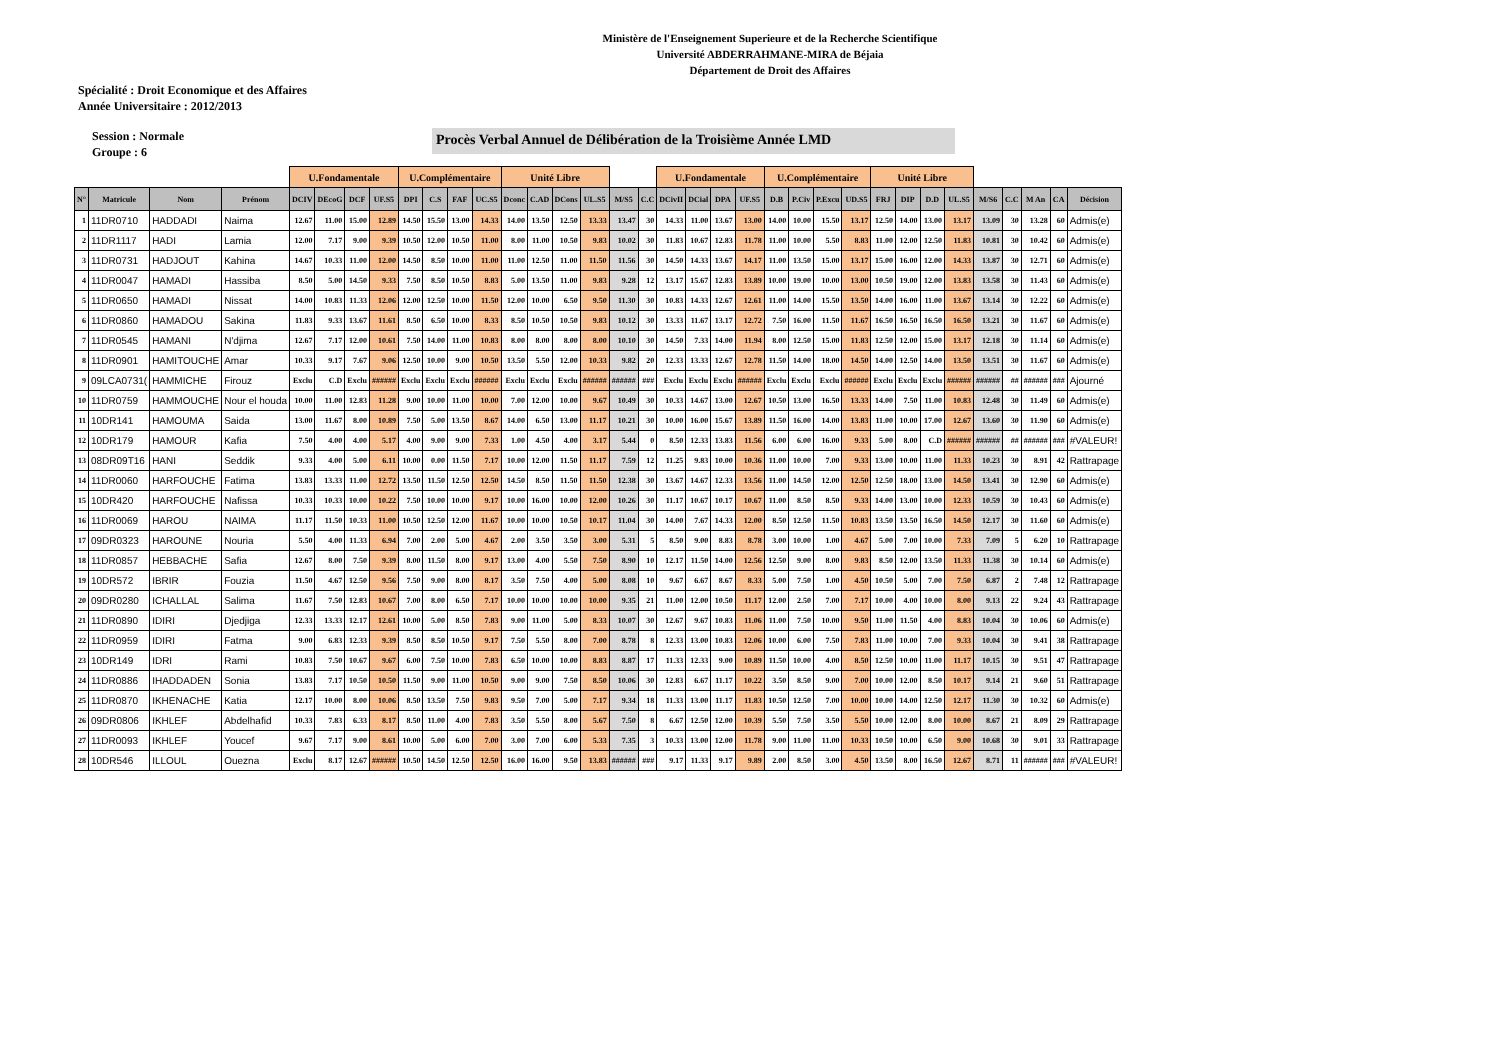Ministère de l'Enseignement Superieure et de la Recherche Scientifique
Université ABDERRAHMANE-MIRA de Béjaia
Département de Droit des Affaires
Spécialité : Droit Economique et des Affaires
Année Universitaire : 2012/2013
Session : Normale
Groupe : 6
Procès Verbal Annuel de Délibération de la Troisième Année LMD
| | | | | U.Fondamentale | | | | U.Complémentaire | | | | Unité Libre | | | | | | U.Fondamentale | | | | U.Complémentaire | | | | Unité Libre | | | | | | | | |
| N° | Matricule | Nom | Prénom | DCIV | DEcoG | DCF | UF.S5 | DPI | C.S | FAF | UC.S5 | Dconc | C.AD | DCons | UL.S5 | M/S5 | C.C | DCivII | DCial | DPA | UF.S5 | D.B | P.Civ | P.Excu | UD.S5 | FRJ | DIP | D.D | UL.S5 | M/S6 | C.C | M An | CA | Décision |
| 1 | 11DR0710 | HADDADI | Naima | 12.67 | 11.00 | 15.00 | 12.89 | 14.50 | 15.50 | 13.00 | 14.33 | 14.00 | 13.50 | 12.50 | 13.33 | 13.47 | 30 | 14.33 | 11.00 | 13.67 | 13.00 | 14.00 | 10.00 | 15.50 | 13.17 | 12.50 | 14.00 | 13.00 | 13.17 | 13.09 | 30 | 13.28 | 60 | Admis(e) |
| 2 | 11DR1117 | HADI | Lamia | 12.00 | 7.17 | 9.00 | 9.39 | 10.50 | 12.00 | 10.50 | 11.00 | 8.00 | 11.00 | 10.50 | 9.83 | 10.02 | 30 | 11.83 | 10.67 | 12.83 | 11.78 | 11.00 | 10.00 | 5.50 | 8.83 | 11.00 | 12.00 | 12.50 | 11.83 | 10.81 | 30 | 10.42 | 60 | Admis(e) |
| 3 | 11DR0731 | HADJOUT | Kahina | 14.67 | 10.33 | 11.00 | 12.00 | 14.50 | 8.50 | 10.00 | 11.00 | 11.00 | 12.50 | 11.00 | 11.50 | 11.56 | 30 | 14.50 | 14.33 | 13.67 | 14.17 | 11.00 | 13.50 | 15.00 | 13.17 | 15.00 | 16.00 | 12.00 | 14.33 | 13.87 | 30 | 12.71 | 60 | Admis(e) |
| 4 | 11DR0047 | HAMADI | Hassiba | 8.50 | 5.00 | 14.50 | 9.33 | 7.50 | 8.50 | 10.50 | 8.83 | 5.00 | 13.50 | 11.00 | 9.83 | 9.28 | 12 | 13.17 | 15.67 | 12.83 | 13.89 | 10.00 | 19.00 | 10.00 | 13.00 | 10.50 | 19.00 | 12.00 | 13.83 | 13.58 | 30 | 11.43 | 60 | Admis(e) |
| 5 | 11DR0650 | HAMADI | Nissat | 14.00 | 10.83 | 11.33 | 12.06 | 12.00 | 12.50 | 10.00 | 11.50 | 12.00 | 10.00 | 6.50 | 9.50 | 11.30 | 30 | 10.83 | 14.33 | 12.67 | 12.61 | 11.00 | 14.00 | 15.50 | 13.50 | 14.00 | 16.00 | 11.00 | 13.67 | 13.14 | 30 | 12.22 | 60 | Admis(e) |
| 6 | 11DR0860 | HAMADOU | Sakina | 11.83 | 9.33 | 13.67 | 11.61 | 8.50 | 6.50 | 10.00 | 8.33 | 8.50 | 10.50 | 10.50 | 9.83 | 10.12 | 30 | 13.33 | 11.67 | 13.17 | 12.72 | 7.50 | 16.00 | 11.50 | 11.67 | 16.50 | 16.50 | 16.50 | 16.50 | 13.21 | 30 | 11.67 | 60 | Admis(e) |
| 7 | 11DR0545 | HAMANI | N'djima | 12.67 | 7.17 | 12.00 | 10.61 | 7.50 | 14.00 | 11.00 | 10.83 | 8.00 | 8.00 | 8.00 | 8.00 | 10.10 | 30 | 14.50 | 7.33 | 14.00 | 11.94 | 8.00 | 12.50 | 15.00 | 11.83 | 12.50 | 12.00 | 15.00 | 13.17 | 12.18 | 30 | 11.14 | 60 | Admis(e) |
| 8 | 11DR0901 | HAMITOUCHE | Amar | 10.33 | 9.17 | 7.67 | 9.06 | 12.50 | 10.00 | 9.00 | 10.50 | 13.50 | 5.50 | 12.00 | 10.33 | 9.82 | 20 | 12.33 | 13.33 | 12.67 | 12.78 | 11.50 | 14.00 | 18.00 | 14.50 | 14.00 | 12.50 | 14.00 | 13.50 | 13.51 | 30 | 11.67 | 60 | Admis(e) |
| 9 | 09LCA0731( | HAMMICHE | Firouz | Exclu | C.D | Exclu | ###### | Exclu | Exclu | Exclu | ###### | Exclu | Exclu | Exclu | ###### | ###### | ### | Exclu | Exclu | Exclu | ###### | Exclu | Exclu | Exclu | ###### | Exclu | Exclu | Exclu | ###### | ###### | ## | ###### | ### | Ajourné |
| 10 | 11DR0759 | HAMMOUCHE | Nour el houda | 10.00 | 11.00 | 12.83 | 11.28 | 9.00 | 10.00 | 11.00 | 10.00 | 7.00 | 12.00 | 10.00 | 9.67 | 10.49 | 30 | 10.33 | 14.67 | 13.00 | 12.67 | 10.50 | 13.00 | 16.50 | 13.33 | 14.00 | 7.50 | 11.00 | 10.83 | 12.48 | 30 | 11.49 | 60 | Admis(e) |
| 11 | 10DR141 | HAMOUMA | Saida | 13.00 | 11.67 | 8.00 | 10.89 | 7.50 | 5.00 | 13.50 | 8.67 | 14.00 | 6.50 | 13.00 | 11.17 | 10.21 | 30 | 10.00 | 16.00 | 15.67 | 13.89 | 11.50 | 16.00 | 14.00 | 13.83 | 11.00 | 10.00 | 17.00 | 12.67 | 13.60 | 30 | 11.90 | 60 | Admis(e) |
| 12 | 10DR179 | HAMOUR | Kafia | 7.50 | 4.00 | 4.00 | 5.17 | 4.00 | 9.00 | 9.00 | 7.33 | 1.00 | 4.50 | 4.00 | 3.17 | 5.44 | 0 | 8.50 | 12.33 | 13.83 | 11.56 | 6.00 | 6.00 | 16.00 | 9.33 | 5.00 | 8.00 | C.D | ###### | ###### | ## | ###### | ### | #VALEUR! |
| 13 | 08DR09T16 | HANI | Seddik | 9.33 | 4.00 | 5.00 | 6.11 | 10.00 | 0.00 | 11.50 | 7.17 | 10.00 | 12.00 | 11.50 | 11.17 | 7.59 | 12 | 11.25 | 9.83 | 10.00 | 10.36 | 11.00 | 10.00 | 7.00 | 9.33 | 13.00 | 10.00 | 11.00 | 11.33 | 10.23 | 30 | 8.91 | 42 | Rattrapage |
| 14 | 11DR0060 | HARFOUCHE | Fatima | 13.83 | 13.33 | 11.00 | 12.72 | 13.50 | 11.50 | 12.50 | 12.50 | 14.50 | 8.50 | 11.50 | 11.50 | 12.38 | 30 | 13.67 | 14.67 | 12.33 | 13.56 | 11.00 | 14.50 | 12.00 | 12.50 | 12.50 | 18.00 | 13.00 | 14.50 | 13.41 | 30 | 12.90 | 60 | Admis(e) |
| 15 | 10DR420 | HARFOUCHE | Nafissa | 10.33 | 10.33 | 10.00 | 10.22 | 7.50 | 10.00 | 10.00 | 9.17 | 10.00 | 16.00 | 10.00 | 12.00 | 10.26 | 30 | 11.17 | 10.67 | 10.17 | 10.67 | 11.00 | 8.50 | 8.50 | 9.33 | 14.00 | 13.00 | 10.00 | 12.33 | 10.59 | 30 | 10.43 | 60 | Admis(e) |
| 16 | 11DR0069 | HAROU | NAIMA | 11.17 | 11.50 | 10.33 | 11.00 | 10.50 | 12.50 | 12.00 | 11.67 | 10.00 | 10.00 | 10.50 | 10.17 | 11.04 | 30 | 14.00 | 7.67 | 14.33 | 12.00 | 8.50 | 12.50 | 11.50 | 10.83 | 13.50 | 13.50 | 16.50 | 14.50 | 12.17 | 30 | 11.60 | 60 | Admis(e) |
| 17 | 09DR0323 | HAROUNE | Nouria | 5.50 | 4.00 | 11.33 | 6.94 | 7.00 | 2.00 | 5.00 | 4.67 | 2.00 | 3.50 | 3.50 | 3.00 | 5.31 | 5 | 8.50 | 9.00 | 8.83 | 8.78 | 3.00 | 10.00 | 1.00 | 4.67 | 5.00 | 7.00 | 10.00 | 7.33 | 7.09 | 5 | 6.20 | 10 | Rattrapage |
| 18 | 11DR0857 | HEBBACHE | Safia | 12.67 | 8.00 | 7.50 | 9.39 | 8.00 | 11.50 | 8.00 | 9.17 | 13.00 | 4.00 | 5.50 | 7.50 | 8.90 | 10 | 12.17 | 11.50 | 14.00 | 12.56 | 12.50 | 9.00 | 8.00 | 9.83 | 8.50 | 12.00 | 13.50 | 11.33 | 11.38 | 30 | 10.14 | 60 | Admis(e) |
| 19 | 10DR572 | IBRIR | Fouzia | 11.50 | 4.67 | 12.50 | 9.56 | 7.50 | 9.00 | 8.00 | 8.17 | 3.50 | 7.50 | 4.00 | 5.00 | 8.08 | 10 | 9.67 | 6.67 | 8.67 | 8.33 | 5.00 | 7.50 | 1.00 | 4.50 | 10.50 | 5.00 | 7.00 | 7.50 | 6.87 | 2 | 7.48 | 12 | Rattrapage |
| 20 | 09DR0280 | ICHALLAL | Salima | 11.67 | 7.50 | 12.83 | 10.67 | 7.00 | 8.00 | 6.50 | 7.17 | 10.00 | 10.00 | 10.00 | 10.00 | 9.35 | 21 | 11.00 | 12.00 | 10.50 | 11.17 | 12.00 | 2.50 | 7.00 | 7.17 | 10.00 | 4.00 | 10.00 | 8.00 | 9.13 | 22 | 9.24 | 43 | Rattrapage |
| 21 | 11DR0890 | IDIRI | Djedjiga | 12.33 | 13.33 | 12.17 | 12.61 | 10.00 | 5.00 | 8.50 | 7.83 | 9.00 | 11.00 | 5.00 | 8.33 | 10.07 | 30 | 12.67 | 9.67 | 10.83 | 11.06 | 11.00 | 7.50 | 10.00 | 9.50 | 11.00 | 11.50 | 4.00 | 8.83 | 10.04 | 30 | 10.06 | 60 | Admis(e) |
| 22 | 11DR0959 | IDIRI | Fatma | 9.00 | 6.83 | 12.33 | 9.39 | 8.50 | 8.50 | 10.50 | 9.17 | 7.50 | 5.50 | 8.00 | 7.00 | 8.78 | 8 | 12.33 | 13.00 | 10.83 | 12.06 | 10.00 | 6.00 | 7.50 | 7.83 | 11.00 | 10.00 | 7.00 | 9.33 | 10.04 | 30 | 9.41 | 38 | Rattrapage |
| 23 | 10DR149 | IDRI | Rami | 10.83 | 7.50 | 10.67 | 9.67 | 6.00 | 7.50 | 10.00 | 7.83 | 6.50 | 10.00 | 10.00 | 8.83 | 8.87 | 17 | 11.33 | 12.33 | 9.00 | 10.89 | 11.50 | 10.00 | 4.00 | 8.50 | 12.50 | 10.00 | 11.00 | 11.17 | 10.15 | 30 | 9.51 | 47 | Rattrapage |
| 24 | 11DR0886 | IHADDADEN | Sonia | 13.83 | 7.17 | 10.50 | 10.50 | 11.50 | 9.00 | 11.00 | 10.50 | 9.00 | 9.00 | 7.50 | 8.50 | 10.06 | 30 | 12.83 | 6.67 | 11.17 | 10.22 | 3.50 | 8.50 | 9.00 | 7.00 | 10.00 | 12.00 | 8.50 | 10.17 | 9.14 | 21 | 9.60 | 51 | Rattrapage |
| 25 | 11DR0870 | IKHENACHE | Katia | 12.17 | 10.00 | 8.00 | 10.06 | 8.50 | 13.50 | 7.50 | 9.83 | 9.50 | 7.00 | 5.00 | 7.17 | 9.34 | 18 | 11.33 | 13.00 | 11.17 | 11.83 | 10.50 | 12.50 | 7.00 | 10.00 | 10.00 | 14.00 | 12.50 | 12.17 | 11.30 | 30 | 10.32 | 60 | Admis(e) |
| 26 | 09DR0806 | IKHLEF | Abdelhafid | 10.33 | 7.83 | 6.33 | 8.17 | 8.50 | 11.00 | 4.00 | 7.83 | 3.50 | 5.50 | 8.00 | 5.67 | 7.50 | 8 | 6.67 | 12.50 | 12.00 | 10.39 | 5.50 | 7.50 | 3.50 | 5.50 | 10.00 | 12.00 | 8.00 | 10.00 | 8.67 | 21 | 8.09 | 29 | Rattrapage |
| 27 | 11DR0093 | IKHLEF | Youcef | 9.67 | 7.17 | 9.00 | 8.61 | 10.00 | 5.00 | 6.00 | 7.00 | 3.00 | 7.00 | 6.00 | 5.33 | 7.35 | 3 | 10.33 | 13.00 | 12.00 | 11.78 | 9.00 | 11.00 | 11.00 | 10.33 | 10.50 | 10.00 | 6.50 | 9.00 | 10.68 | 30 | 9.01 | 33 | Rattrapage |
| 28 | 10DR546 | ILLOUL | Ouezna | Exclu | 8.17 | 12.67 | ###### | 10.50 | 14.50 | 12.50 | 12.50 | 16.00 | 16.00 | 9.50 | 13.83 | ###### | ### | 9.17 | 11.33 | 9.17 | 9.89 | 2.00 | 8.50 | 3.00 | 4.50 | 13.50 | 8.00 | 16.50 | 12.67 | 8.71 | 11 | ###### | ### | #VALEUR! |